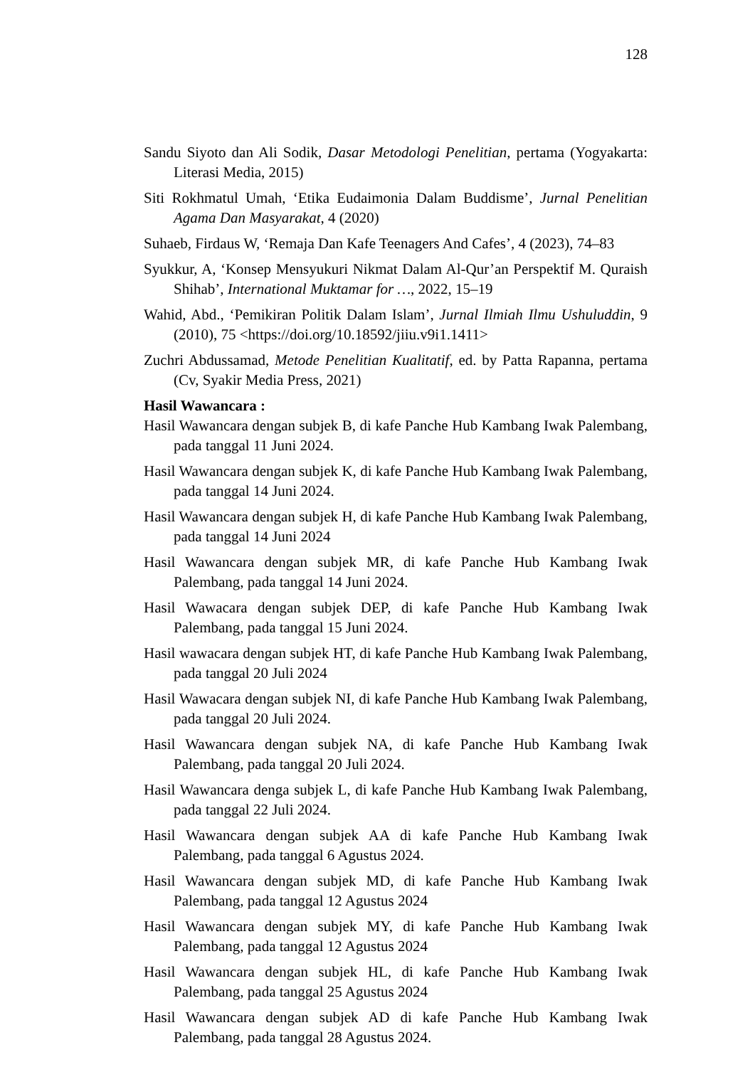128
Sandu Siyoto dan Ali Sodik, Dasar Metodologi Penelitian, pertama (Yogyakarta: Literasi Media, 2015)
Siti Rokhmatul Umah, ‘Etika Eudaimonia Dalam Buddisme’, Jurnal Penelitian Agama Dan Masyarakat, 4 (2020)
Suhaeb, Firdaus W, ‘Remaja Dan Kafe Teenagers And Cafes’, 4 (2023), 74–83
Syukkur, A, ‘Konsep Mensyukuri Nikmat Dalam Al-Qur’an Perspektif M. Quraish Shihab’, International Muktamar for …, 2022, 15–19
Wahid, Abd., ‘Pemikiran Politik Dalam Islam’, Jurnal Ilmiah Ilmu Ushuluddin, 9 (2010), 75 <https://doi.org/10.18592/jiiu.v9i1.1411>
Zuchri Abdussamad, Metode Penelitian Kualitatif, ed. by Patta Rapanna, pertama (Cv, Syakir Media Press, 2021)
Hasil Wawancara :
Hasil Wawancara dengan subjek B, di kafe Panche Hub Kambang Iwak Palembang, pada tanggal 11 Juni 2024.
Hasil Wawancara dengan subjek K, di kafe Panche Hub Kambang Iwak Palembang, pada tanggal 14 Juni 2024.
Hasil Wawancara dengan subjek H, di kafe Panche Hub Kambang Iwak Palembang, pada tanggal 14 Juni 2024
Hasil Wawancara dengan subjek MR, di kafe Panche Hub Kambang Iwak Palembang, pada tanggal 14 Juni 2024.
Hasil Wawacara dengan subjek DEP, di kafe Panche Hub Kambang Iwak Palembang, pada tanggal 15 Juni 2024.
Hasil wawacara dengan subjek HT, di kafe Panche Hub Kambang Iwak Palembang, pada tanggal 20 Juli 2024
Hasil Wawacara dengan subjek NI, di kafe Panche Hub Kambang Iwak Palembang, pada tanggal 20 Juli 2024.
Hasil Wawancara dengan subjek NA, di kafe Panche Hub Kambang Iwak Palembang, pada tanggal 20 Juli 2024.
Hasil Wawancara denga subjek L, di kafe Panche Hub Kambang Iwak Palembang, pada tanggal 22 Juli 2024.
Hasil Wawancara dengan subjek AA di kafe Panche Hub Kambang Iwak Palembang, pada tanggal 6 Agustus 2024.
Hasil Wawancara dengan subjek MD, di kafe Panche Hub Kambang Iwak Palembang, pada tanggal 12 Agustus 2024
Hasil Wawancara dengan subjek MY, di kafe Panche Hub Kambang Iwak Palembang, pada tanggal 12 Agustus 2024
Hasil Wawancara dengan subjek HL, di kafe Panche Hub Kambang Iwak Palembang, pada tanggal 25 Agustus 2024
Hasil Wawancara dengan subjek AD di kafe Panche Hub Kambang Iwak Palembang, pada tanggal 28 Agustus 2024.